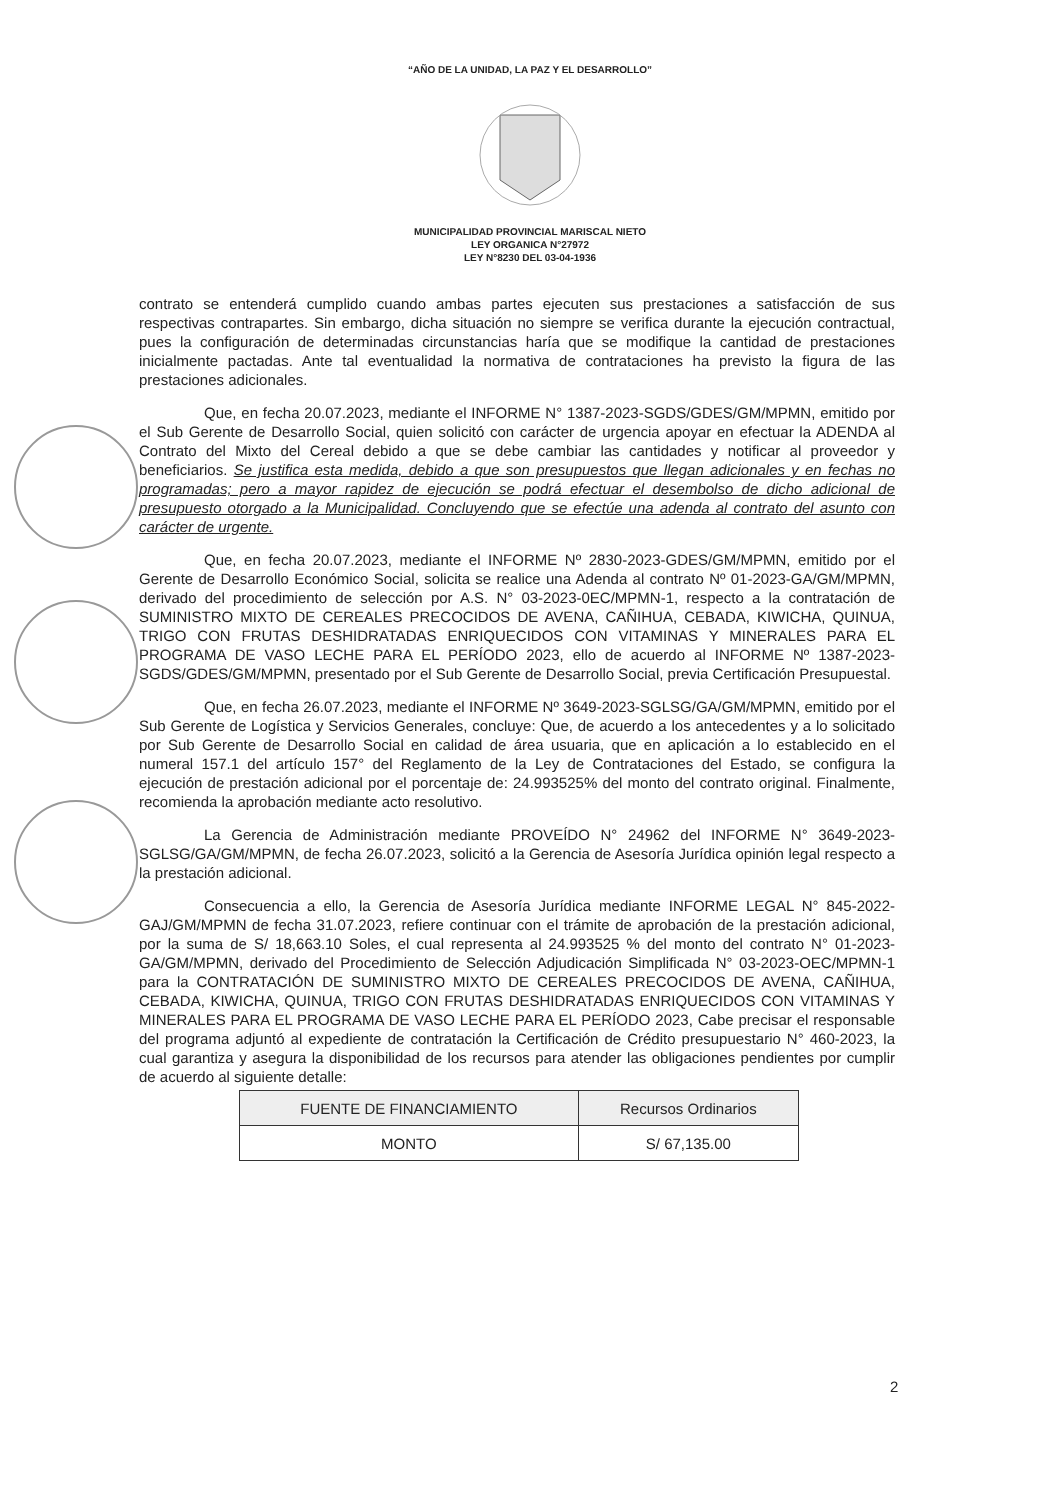“AÑO DE LA UNIDAD, LA PAZ Y EL DESARROLLO”
MUNICIPALIDAD PROVINCIAL MARISCAL NIETO
LEY ORGANICA N°27972
LEY N°8230 DEL 03-04-1936
contrato se entenderá cumplido cuando ambas partes ejecuten sus prestaciones a satisfacción de sus respectivas contrapartes. Sin embargo, dicha situación no siempre se verifica durante la ejecución contractual, pues la configuración de determinadas circunstancias haría que se modifique la cantidad de prestaciones inicialmente pactadas. Ante tal eventualidad la normativa de contrataciones ha previsto la figura de las prestaciones adicionales.
Que, en fecha 20.07.2023, mediante el INFORME N° 1387-2023-SGDS/GDES/GM/MPMN, emitido por el Sub Gerente de Desarrollo Social, quien solicitó con carácter de urgencia apoyar en efectuar la ADENDA al Contrato del Mixto del Cereal debido a que se debe cambiar las cantidades y notificar al proveedor y beneficiarios. Se justifica esta medida, debido a que son presupuestos que llegan adicionales y en fechas no programadas; pero a mayor rapidez de ejecución se podrá efectuar el desembolso de dicho adicional de presupuesto otorgado a la Municipalidad. Concluyendo que se efectúe una adenda al contrato del asunto con carácter de urgente.
Que, en fecha 20.07.2023, mediante el INFORME Nº 2830-2023-GDES/GM/MPMN, emitido por el Gerente de Desarrollo Económico Social, solicita se realice una Adenda al contrato Nº 01-2023-GA/GM/MPMN, derivado del procedimiento de selección por A.S. N° 03-2023-0EC/MPMN-1, respecto a la contratación de SUMINISTRO MIXTO DE CEREALES PRECOCIDOS DE AVENA, CAÑIHUA, CEBADA, KIWICHA, QUINUA, TRIGO CON FRUTAS DESHIDRATADAS ENRIQUECIDOS CON VITAMINAS Y MINERALES PARA EL PROGRAMA DE VASO LECHE PARA EL PERÍODO 2023, ello de acuerdo al INFORME Nº 1387-2023-SGDS/GDES/GM/MPMN, presentado por el Sub Gerente de Desarrollo Social, previa Certificación Presupuestal.
Que, en fecha 26.07.2023, mediante el INFORME Nº 3649-2023-SGLSG/GA/GM/MPMN, emitido por el Sub Gerente de Logística y Servicios Generales, concluye: Que, de acuerdo a los antecedentes y a lo solicitado por Sub Gerente de Desarrollo Social en calidad de área usuaria, que en aplicación a lo establecido en el numeral 157.1 del artículo 157° del Reglamento de la Ley de Contrataciones del Estado, se configura la ejecución de prestación adicional por el porcentaje de: 24.993525% del monto del contrato original. Finalmente, recomienda la aprobación mediante acto resolutivo.
La Gerencia de Administración mediante PROVEÍDO N° 24962 del INFORME N° 3649-2023-SGLSG/GA/GM/MPMN, de fecha 26.07.2023, solicitó a la Gerencia de Asesoría Jurídica opinión legal respecto a la prestación adicional.
Consecuencia a ello, la Gerencia de Asesoría Jurídica mediante INFORME LEGAL N° 845-2022-GAJ/GM/MPMN de fecha 31.07.2023, refiere continuar con el trámite de aprobación de la prestación adicional, por la suma de S/ 18,663.10 Soles, el cual representa al 24.993525 % del monto del contrato N° 01-2023-GA/GM/MPMN, derivado del Procedimiento de Selección Adjudicación Simplificada N° 03-2023-OEC/MPMN-1 para la CONTRATACIÓN DE SUMINISTRO MIXTO DE CEREALES PRECOCIDOS DE AVENA, CAÑIHUA, CEBADA, KIWICHA, QUINUA, TRIGO CON FRUTAS DESHIDRATADAS ENRIQUECIDOS CON VITAMINAS Y MINERALES PARA EL PROGRAMA DE VASO LECHE PARA EL PERÍODO 2023, Cabe precisar el responsable del programa adjuntó al expediente de contratación la Certificación de Crédito presupuestario N° 460-2023, la cual garantiza y asegura la disponibilidad de los recursos para atender las obligaciones pendientes por cumplir de acuerdo al siguiente detalle:
| FUENTE DE FINANCIAMIENTO | Recursos Ordinarios |
| MONTO | S/ 67,135.00 |
2